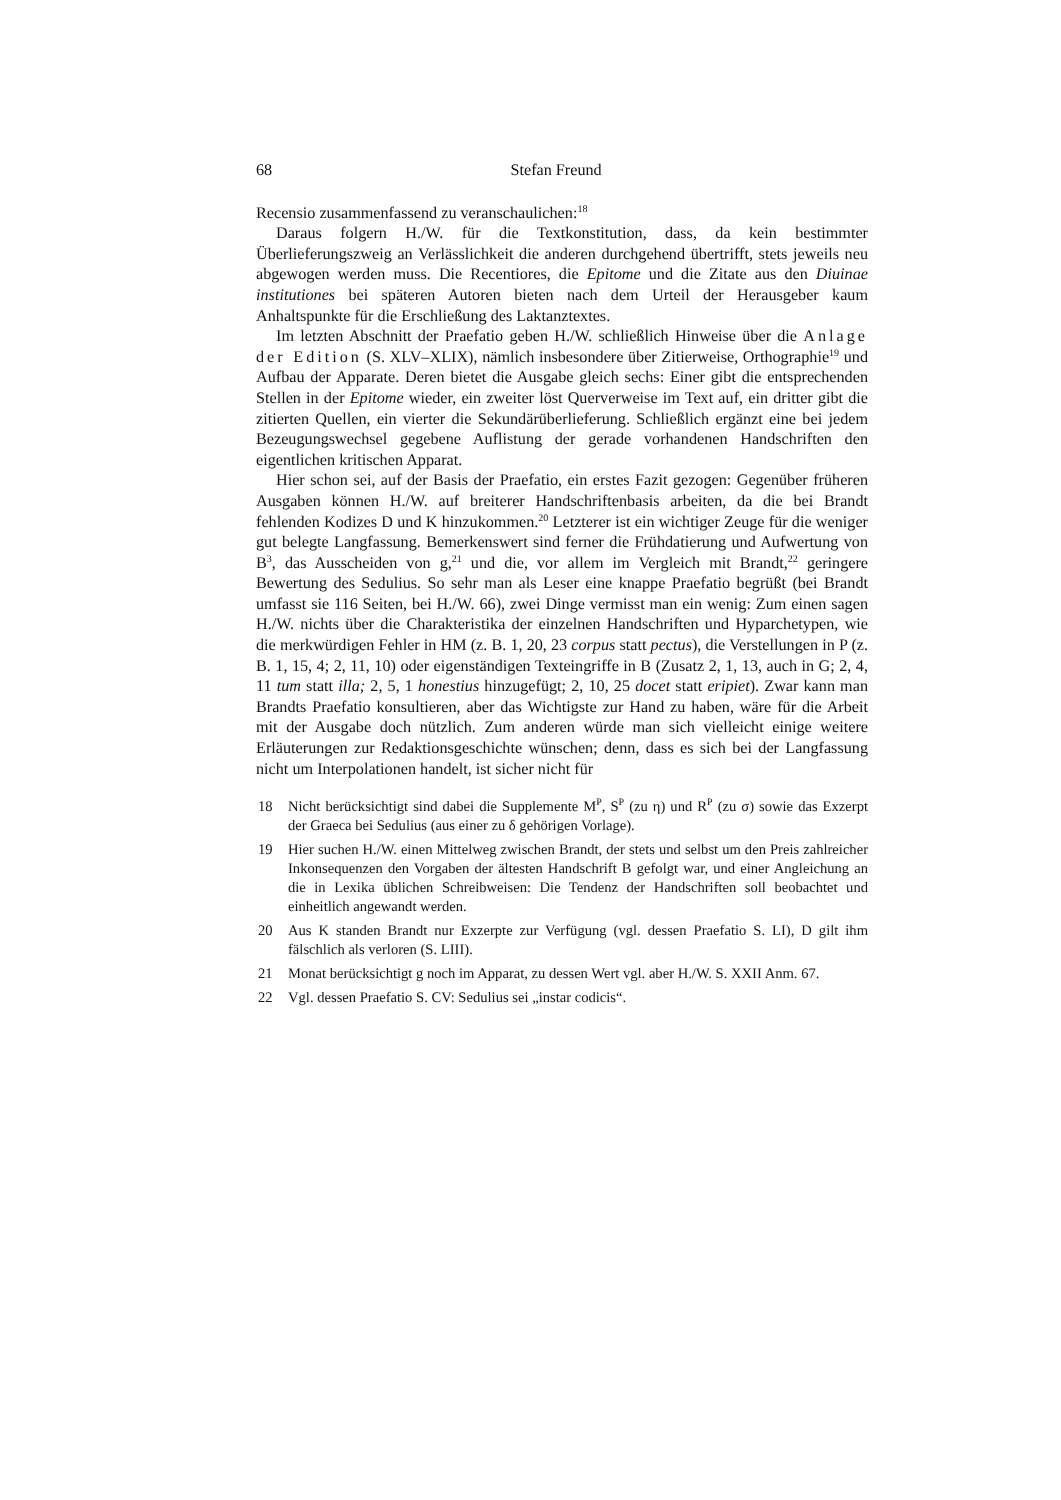68 Stefan Freund
Recensio zusammenfassend zu veranschaulichen:<sup>18</sup>
Daraus folgern H./W. für die Textkonstitution, dass, da kein bestimmter Überlieferungszweig an Verlässlichkeit die anderen durchgehend übertrifft, stets jeweils neu abgewogen werden muss. Die Recentiores, die Epitome und die Zitate aus den Diuinae institutiones bei späteren Autoren bieten nach dem Urteil der Herausgeber kaum Anhaltspunkte für die Erschließung des Laktanztextes.
Im letzten Abschnitt der Praefatio geben H./W. schließlich Hinweise über die Anlage der Edition (S. XLV–XLIX), nämlich insbesondere über Zitierweise, Orthographie<sup>19</sup> und Aufbau der Apparate. Deren bietet die Ausgabe gleich sechs: Einer gibt die entsprechenden Stellen in der Epitome wieder, ein zweiter löst Querverweise im Text auf, ein dritter gibt die zitierten Quellen, ein vierter die Sekundärüberlieferung. Schließlich ergänzt eine bei jedem Bezeugungswechsel gegebene Auflistung der gerade vorhandenen Handschriften den eigentlichen kritischen Apparat.
Hier schon sei, auf der Basis der Praefatio, ein erstes Fazit gezogen: Gegenüber früheren Ausgaben können H./W. auf breiterer Handschriftenbasis arbeiten, da die bei Brandt fehlenden Kodizes D und K hinzukommen.<sup>20</sup> Letzterer ist ein wichtiger Zeuge für die weniger gut belegte Langfassung. Bemerkenswert sind ferner die Frühdatierung und Aufwertung von B<sup>3</sup>, das Ausscheiden von g,<sup>21</sup> und die, vor allem im Vergleich mit Brandt,<sup>22</sup> geringere Bewertung des Sedulius. So sehr man als Leser eine knappe Praefatio begrüßt (bei Brandt umfasst sie 116 Seiten, bei H./W. 66), zwei Dinge vermisst man ein wenig: Zum einen sagen H./W. nichts über die Charakteristika der einzelnen Handschriften und Hyparchetypen, wie die merkwürdigen Fehler in HM (z. B. 1, 20, 23 corpus statt pectus), die Verstellungen in P (z. B. 1, 15, 4; 2, 11, 10) oder eigenständigen Texteingriffe in B (Zusatz 2, 1, 13, auch in G; 2, 4, 11 tum statt illa; 2, 5, 1 honestius hinzugefügt; 2, 10, 25 docet statt eripiet). Zwar kann man Brandts Praefatio konsultieren, aber das Wichtigste zur Hand zu haben, wäre für die Arbeit mit der Ausgabe doch nützlich. Zum anderen würde man sich vielleicht einige weitere Erläuterungen zur Redaktionsgeschichte wünschen; denn, dass es sich bei der Langfassung nicht um Interpolationen handelt, ist sicher nicht für
18 Nicht berücksichtigt sind dabei die Supplemente M<sup>P</sup>, S<sup>P</sup> (zu η) und R<sup>P</sup> (zu σ) sowie das Exzerpt der Graeca bei Sedulius (aus einer zu δ gehörigen Vorlage).
19 Hier suchen H./W. einen Mittelweg zwischen Brandt, der stets und selbst um den Preis zahlreicher Inkonsequenzen den Vorgaben der ältesten Handschrift B gefolgt war, und einer Angleichung an die in Lexika üblichen Schreibweisen: Die Tendenz der Handschriften soll beobachtet und einheitlich angewandt werden.
20 Aus K standen Brandt nur Exzerpte zur Verfügung (vgl. dessen Praefatio S. LI), D gilt ihm fälschlich als verloren (S. LIII).
21 Monat berücksichtigt g noch im Apparat, zu dessen Wert vgl. aber H./W. S. XXII Anm. 67.
22 Vgl. dessen Praefatio S. CV: Sedulius sei „instar codicis“.